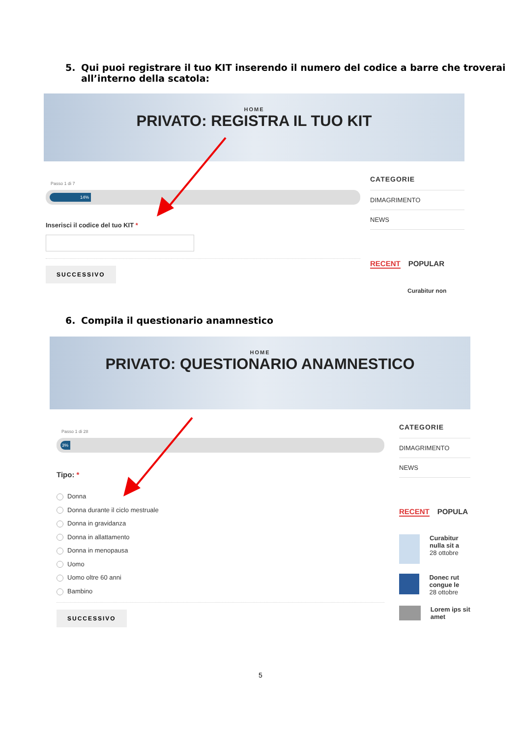5.
Qui puoi registrare il tuo KIT inserendo il numero del codice a barre che troverai all’interno della scatola:
HOME
PRIVATO: REGISTRA IL TUO KIT
Passo 1 di 7
14%
Inserisci il codice del tuo KIT *
SUCCESSIVO
CATEGORIE
DIMAGRIMENTO
NEWS
RECENT POPULAR
Curabitur non
6.
Compila il questionario anamnestico
HOME
PRIVATO: QUESTIONARIO ANAMNESTICO
Passo 1 di 28
3%
Tipo: *
Donna
Donna durante il ciclo mestruale
Donna in gravidanza
Donna in allattamento
Donna in menopausa
Uomo
Uomo oltre 60 anni
Bambino
SUCCESSIVO
CATEGORIE
DIMAGRIMENTO
NEWS
RECENT POPULA
Curabitur nulla sit a
28 ottobre
Donec rut congue le
28 ottobre
Lorem ips sit amet
5